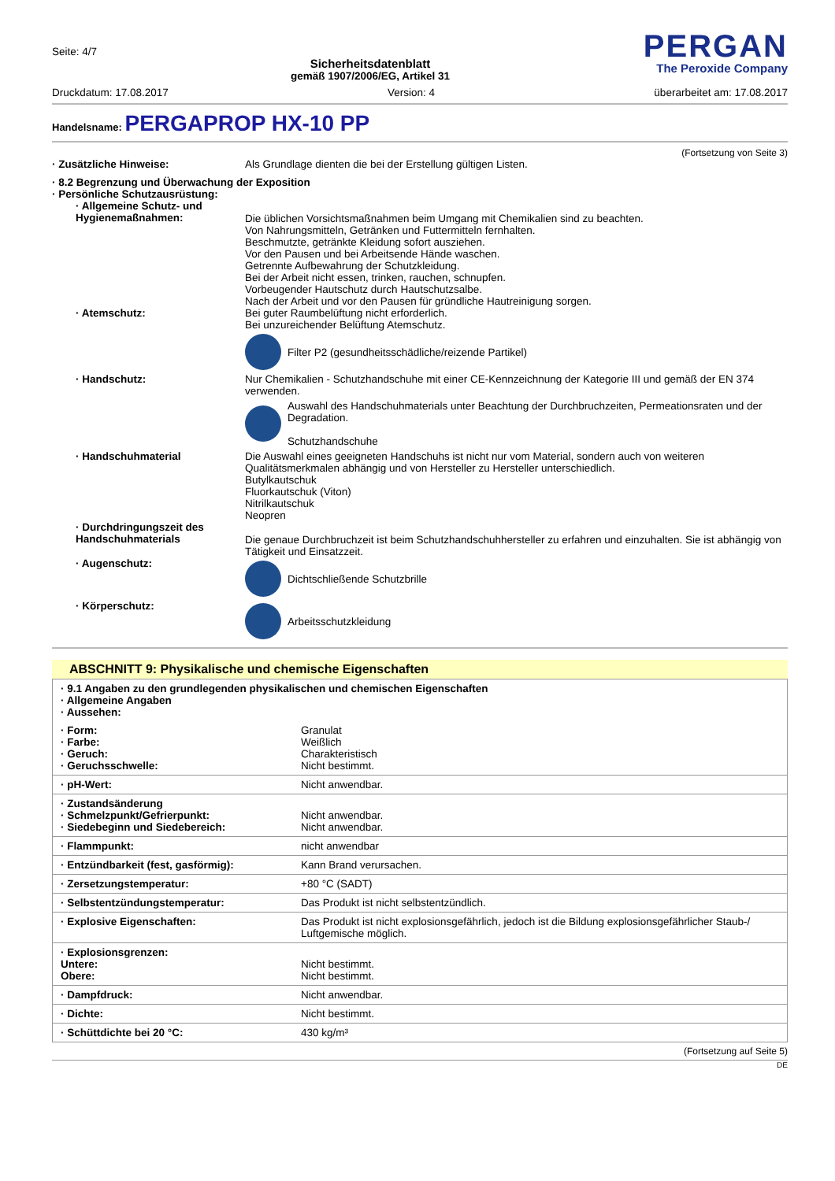Seite: 4/7
Sicherheitsdatenblatt
gemäß 1907/2006/EG, Artikel 31
PERGAN
The Peroxide Company
Druckdatum: 17.08.2017 Version: 4 überarbeitet am: 17.08.2017
Handelsname: PERGAPROP HX-10 PP
(Fortsetzung von Seite 3)
· Zusätzliche Hinweise: Als Grundlage dienten die bei der Erstellung gültigen Listen.
· 8.2 Begrenzung und Überwachung der Exposition
· Persönliche Schutzausrüstung:
· Allgemeine Schutz- und Hygienemaßnahmen:
Die üblichen Vorsichtsmaßnahmen beim Umgang mit Chemikalien sind zu beachten.
Von Nahrungsmitteln, Getränken und Futtermitteln fernhalten.
Beschmutzte, getränkte Kleidung sofort ausziehen.
Vor den Pausen und bei Arbeitsende Hände waschen.
Getrennte Aufbewahrung der Schutzkleidung.
Bei der Arbeit nicht essen, trinken, rauchen, schnupfen.
Vorbeugender Hautschutz durch Hautschutzsalbe.
Nach der Arbeit und vor den Pausen für gründliche Hautreinigung sorgen.
· Atemschutz: Bei guter Raumbelüftung nicht erforderlich.
Bei unzureichender Belüftung Atemschutz.
Filter P2 (gesundheitsschädliche/reizende Partikel)
· Handschutz: Nur Chemikalien - Schutzhandschuhe mit einer CE-Kennzeichnung der Kategorie III und gemäß der EN 374 verwenden.
Auswahl des Handschuhmaterials unter Beachtung der Durchbruchzeiten, Permeationsraten und der Degradation.
Schutzhandschuhe
· Handschuhmaterial Die Auswahl eines geeigneten Handschuhs ist nicht nur vom Material, sondern auch von weiteren Qualitätsmerkmalen abhängig und von Hersteller zu Hersteller unterschiedlich.
Butylkautschuk
Fluorkautschuk (Viton)
Nitrilkautschuk
Neopren
· Durchdringungszeit des Handschuhmaterials
Die genaue Durchbruchzeit ist beim Schutzhandschuhhersteller zu erfahren und einzuhalten. Sie ist abhängig von Tätigkeit und Einsatzzeit.
· Augenschutz:
Dichtschließende Schutzbrille
· Körperschutz:
Arbeitsschutzkleidung
ABSCHNITT 9: Physikalische und chemische Eigenschaften
| · 9.1 Angaben zu den grundlegenden physikalischen und chemischen Eigenschaften · Allgemeine Angaben · Aussehen: | |
| · Form: · Farbe: · Geruch: · Geruchsschwelle: | Granulat Weißlich Charakteristisch Nicht bestimmt. |
| · pH-Wert: | Nicht anwendbar. |
| · Zustandsänderung · Schmelzpunkt/Gefrierpunkt: · Siedebeginn und Siedebereich: | Nicht anwendbar. Nicht anwendbar. |
| · Flammpunkt: | nicht anwendbar |
| · Entzündbarkeit (fest, gasförmig): | Kann Brand verursachen. |
| · Zersetzungstemperatur: | +80 °C (SADT) |
| · Selbstentzündungstemperatur: | Das Produkt ist nicht selbstentzündlich. |
| · Explosive Eigenschaften: | Das Produkt ist nicht explosionsgefährlich, jedoch ist die Bildung explosionsgefährlicher Staub-/ Luftgemische möglich. |
| · Explosionsgrenzen: Untere: Obere: | Nicht bestimmt. Nicht bestimmt. |
| · Dampfdruck: | Nicht anwendbar. |
| · Dichte: | Nicht bestimmt. |
| · Schüttdichte bei 20 °C: | 430 kg/m³ |
(Fortsetzung auf Seite 5)
DE